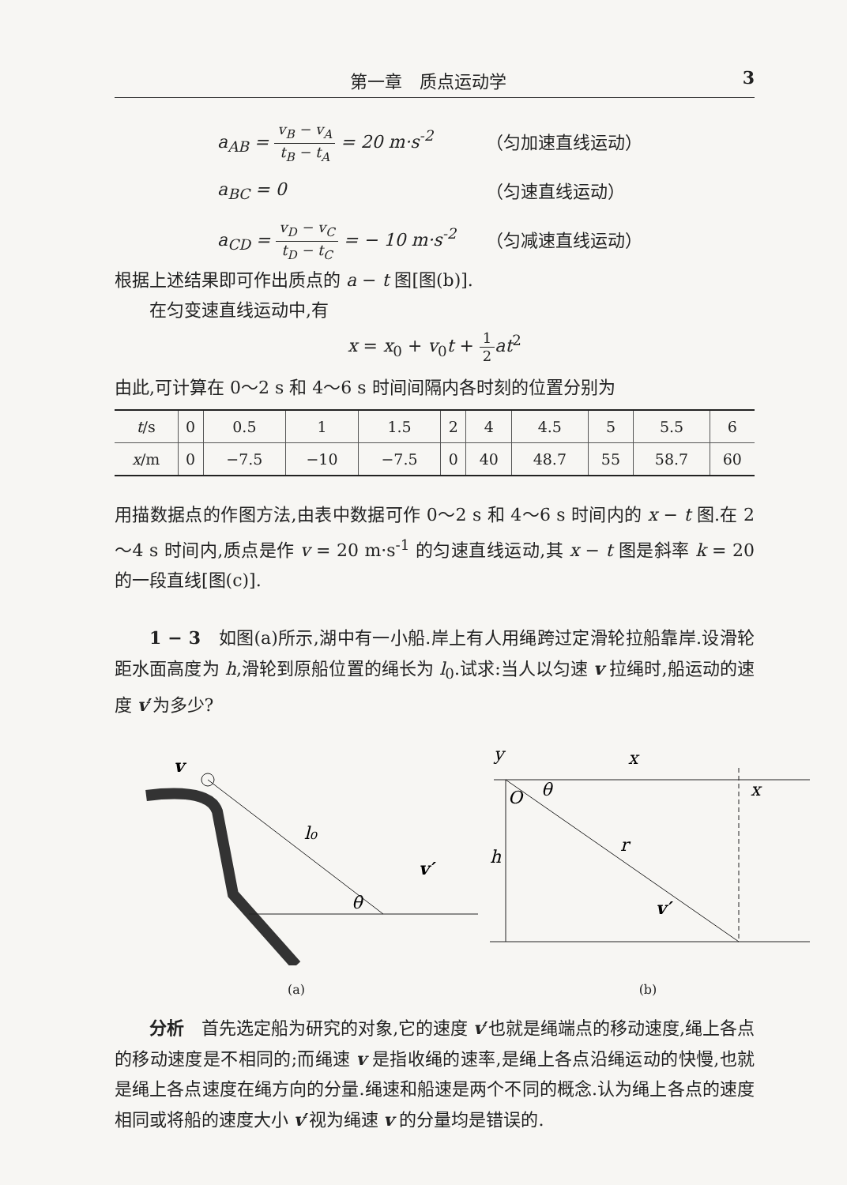第一章　质点运动学 3
a<sub>AB</sub> =
v<sub>B</sub> − v<sub>A</sub>
t<sub>B</sub> − t<sub>A</sub>
= 20 m·s<sup>-2</sup> （匀加速直线运动）
a<sub>BC</sub> = 0 （匀速直线运动）
a<sub>CD</sub> =
v<sub>D</sub> − v<sub>C</sub>
t<sub>D</sub> − t<sub>C</sub>
= − 10 m·s<sup>-2</sup> （匀减速直线运动）
根据上述结果即可作出质点的 a − t 图[图(b)].
在匀变速直线运动中,有
x = x<sub>0</sub> + v<sub>0</sub>t +
1
2
at<sup>2</sup>
由此,可计算在 0～2 s 和 4～6 s 时间间隔内各时刻的位置分别为
| t /s | 0 | 0.5 | 1 | 1.5 | 2 | 4 | 4.5 | 5 | 5.5 | 6 |
| x /m | 0 | −7.5 | −10 | −7.5 | 0 | 40 | 48.7 | 55 | 58.7 | 60 |
用描数据点的作图方法,由表中数据可作 0～2 s 和 4～6 s 时间内的 x − t 图.在 2～4 s 时间内,质点是作 v = 20 m·s<sup>-1</sup> 的匀速直线运动,其 x − t 图是斜率 k = 20 的一段直线[图(c)].
1 − 3　如图(a)所示,湖中有一小船.岸上有人用绳跨过定滑轮拉船靠岸.设滑轮距水面高度为 h,滑轮到原船位置的绳长为 l<sub>0</sub>.试求:当人以匀速 v 拉绳时,船运动的速度 v′为多少?
v
l₀
θ
v′
(a)
y
x
x
O
θ
h
r
v′
(b)
分析　首先选定船为研究的对象,它的速度 v′也就是绳端点的移动速度,绳上各点的移动速度是不相同的;而绳速 v 是指收绳的速率,是绳上各点沿绳运动的快慢,也就是绳上各点速度在绳方向的分量.绳速和船速是两个不同的概念.认为绳上各点的速度相同或将船的速度大小 v′视为绳速 v 的分量均是错误的.